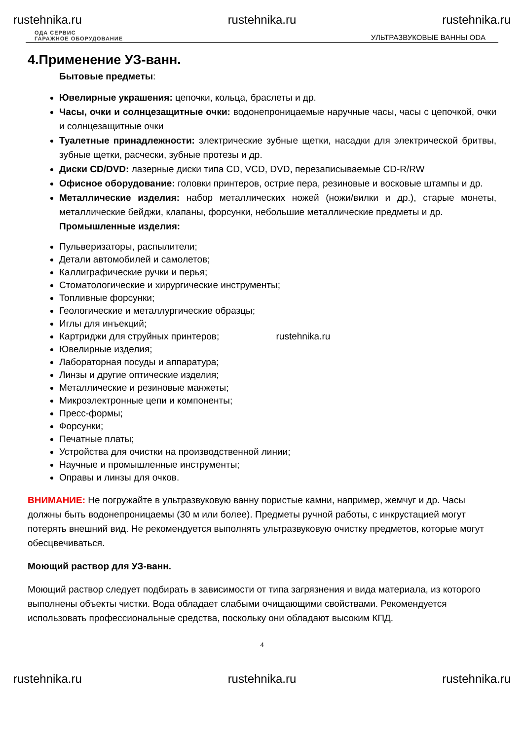rustehnika.ru rustehnika.ru rustehnika.ru
ОДА СЕРВИС
ГАРАЖНОЕ ОБОРУДОВАНИЕ УЛЬТРАЗВУКОВЫЕ ВАННЫ ODA
4.Применение УЗ-ванн.
Бытовые предметы:
Ювелирные украшения: цепочки, кольца, браслеты и др.
Часы, очки и солнцезащитные очки: водонепроницаемые наручные часы, часы с цепочкой, очки и солнцезащитные очки
Туалетные принадлежности: электрические зубные щетки, насадки для электрической бритвы, зубные щетки, расчески, зубные протезы и др.
Диски CD/DVD: лазерные диски типа CD, VCD, DVD, перезаписываемые CD-R/RW
Офисное оборудование: головки принтеров, острие пера, резиновые и восковые штампы и др.
Металлические изделия: набор металлических ножей (ножи/вилки и др.), старые монеты, металлические бейджи, клапаны, форсунки, небольшие металлические предметы и др.
Промышленные изделия:
Пульверизаторы, распылители;
Детали автомобилей и самолетов;
Каллиграфические ручки и перья;
Стоматологические и хирургические инструменты;
Топливные форсунки;
Геологические и металлургические образцы;
Иглы для инъекций;
Картриджи для струйных принтеров; rustehnika.ru
Ювелирные изделия;
Лабораторная посуды и аппаратура;
Линзы и другие оптические изделия;
Металлические и резиновые манжеты;
Микроэлектронные цепи и компоненты;
Пресс-формы;
Форсунки;
Печатные платы;
Устройства для очистки на производственной линии;
Научные и промышленные инструменты;
Оправы и линзы для очков.
ВНИМАНИЕ: Не погружайте в ультразвуковую ванну пористые камни, например, жемчуг и др. Часы должны быть водонепроницаемы (30 м или более). Предметы ручной работы, с инкрустацией могут потерять внешний вид. Не рекомендуется выполнять ультразвуковую очистку предметов, которые могут обесцвечиваться.
Моющий раствор для УЗ-ванн.
Моющий раствор следует подбирать в зависимости от типа загрязнения и вида материала, из которого выполнены объекты чистки. Вода обладает слабыми очищающими свойствами. Рекомендуется использовать профессиональные средства, поскольку они обладают высоким КПД.
4
rustehnika.ru rustehnika.ru rustehnika.ru